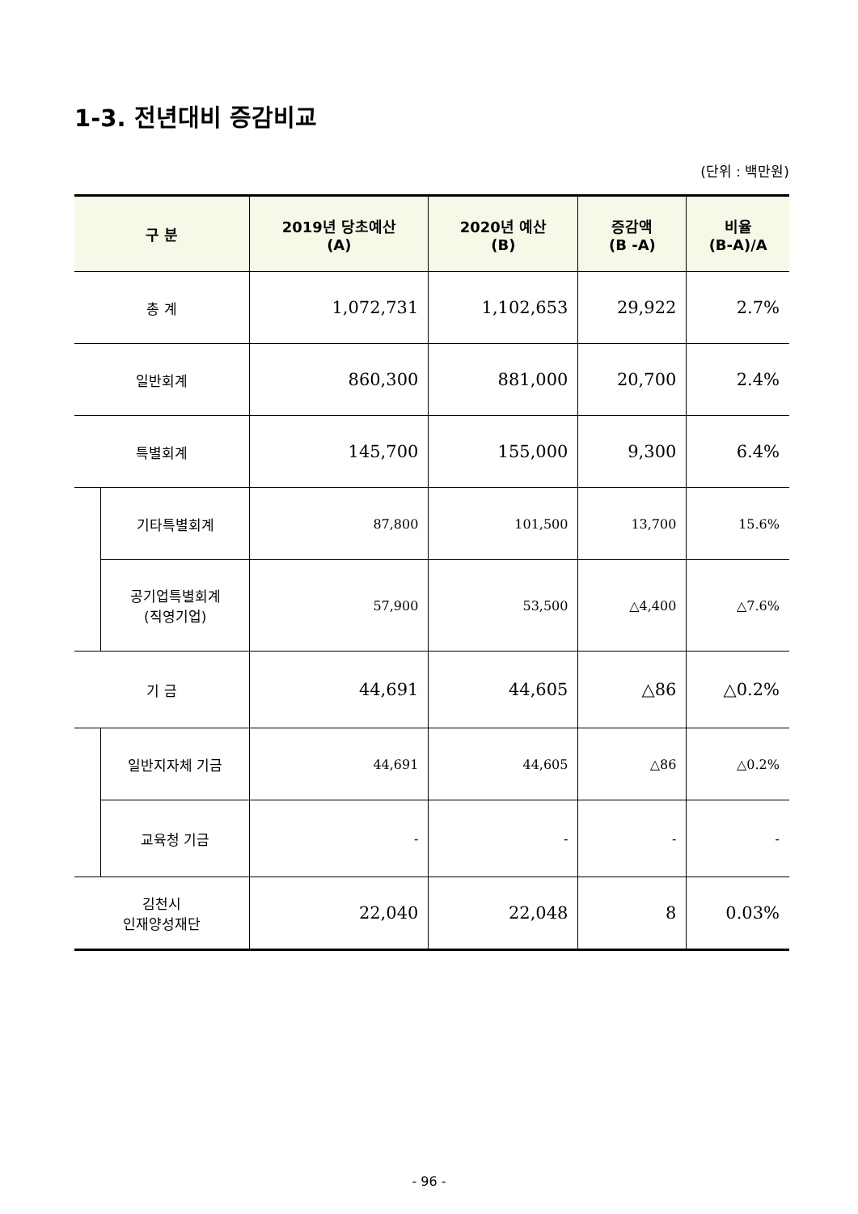1-3. 전년대비 증감비교
(단위 : 백만원)
| 구 분 | | 2019년 당초예산 (A) | 2020년 예산 (B) | 증감액 (B -A) | 비율 (B-A)/A |
| --- | --- | --- | --- | --- | --- |
| 총 계 | | 1,072,731 | 1,102,653 | 29,922 | 2.7% |
| 일반회계 | | 860,300 | 881,000 | 20,700 | 2.4% |
| 특별회계 | | 145,700 | 155,000 | 9,300 | 6.4% |
| | 기타특별회계 | 87,800 | 101,500 | 13,700 | 15.6% |
| | 공기업특별회계 (직영기업) | 57,900 | 53,500 | △4,400 | △7.6% |
| 기 금 | | 44,691 | 44,605 | △86 | △0.2% |
| | 일반지자체 기금 | 44,691 | 44,605 | △86 | △0.2% |
| | 교육청 기금 | - | - | - | - |
| 김천시 인재양성재단 | | 22,040 | 22,048 | 8 | 0.03% |
- 96 -